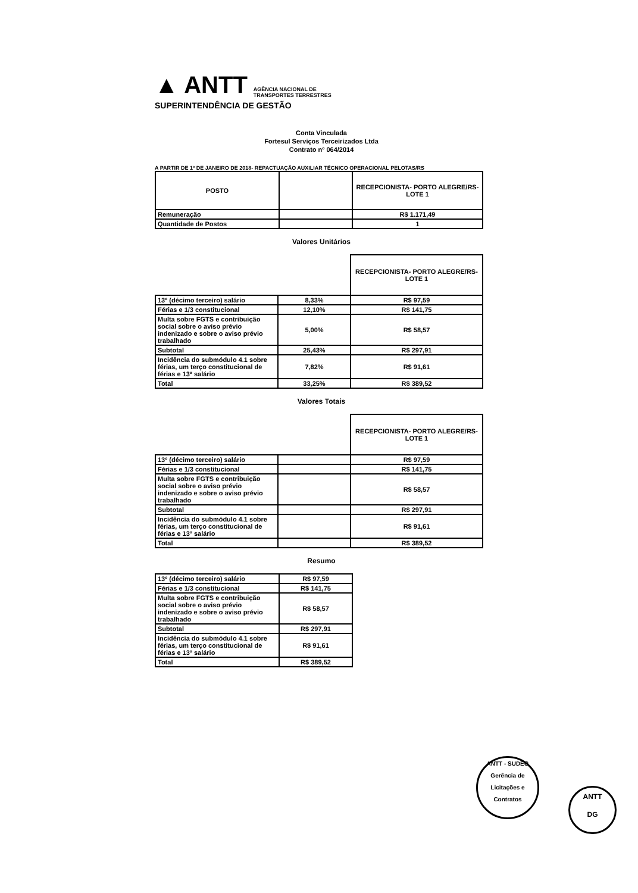▲ ANTT AGÊNCIA NACIONAL DE
TRANSPORTES TERRESTRES
SUPERINTENDÊNCIA DE GESTÃO
Conta Vinculada
Fortesul Serviços Terceirizados Ltda
Contrato nº 064/2014
A PARTIR DE 1º DE JANEIRO DE 2018- REPACTUAÇÃO AUXILIAR TÉCNICO OPERACIONAL PELOTAS/RS
| POSTO | | RECEPCIONISTA- PORTO ALEGRE/RS-LOTE 1 |
| --- | --- | --- |
| Remuneração | | R$ 1.171,49 |
| Quantidade de Postos | | 1 |
Valores Unitários
| | | RECEPCIONISTA- PORTO ALEGRE/RS-LOTE 1 |
| 13º (décimo terceiro) salário | 8,33% | R$ 97,59 |
| Férias e 1/3 constitucional | 12,10% | R$ 141,75 |
| Multa sobre FGTS e contribuição social sobre o aviso prévio indenizado e sobre o aviso prévio trabalhado | 5,00% | R$ 58,57 |
| Subtotal | 25,43% | R$ 297,91 |
| Incidência do submódulo 4.1 sobre férias, um terço constitucional de férias e 13º salário | 7,82% | R$ 91,61 |
| Total | 33,25% | R$ 389,52 |
Valores Totais
| | | RECEPCIONISTA- PORTO ALEGRE/RS-LOTE 1 |
| 13º (décimo terceiro) salário | | R$ 97,59 |
| Férias e 1/3 constitucional | | R$ 141,75 |
| Multa sobre FGTS e contribuição social sobre o aviso prévio indenizado e sobre o aviso prévio trabalhado | | R$ 58,57 |
| Subtotal | | R$ 297,91 |
| Incidência do submódulo 4.1 sobre férias, um terço constitucional de férias e 13º salário | | R$ 91,61 |
| Total | | R$ 389,52 |
Resumo
| 13º (décimo terceiro) salário | R$ 97,59 |
| Férias e 1/3 constitucional | R$ 141,75 |
| Multa sobre FGTS e contribuição social sobre o aviso prévio indenizado e sobre o aviso prévio trabalhado | R$ 58,57 |
| Subtotal | R$ 297,91 |
| Incidência do submódulo 4.1 sobre férias, um terço constitucional de férias e 13º salário | R$ 91,61 |
| Total | R$ 389,52 |
ANTT - SUDEG
Gerência de Licitações e Contratos
ANTT
DG